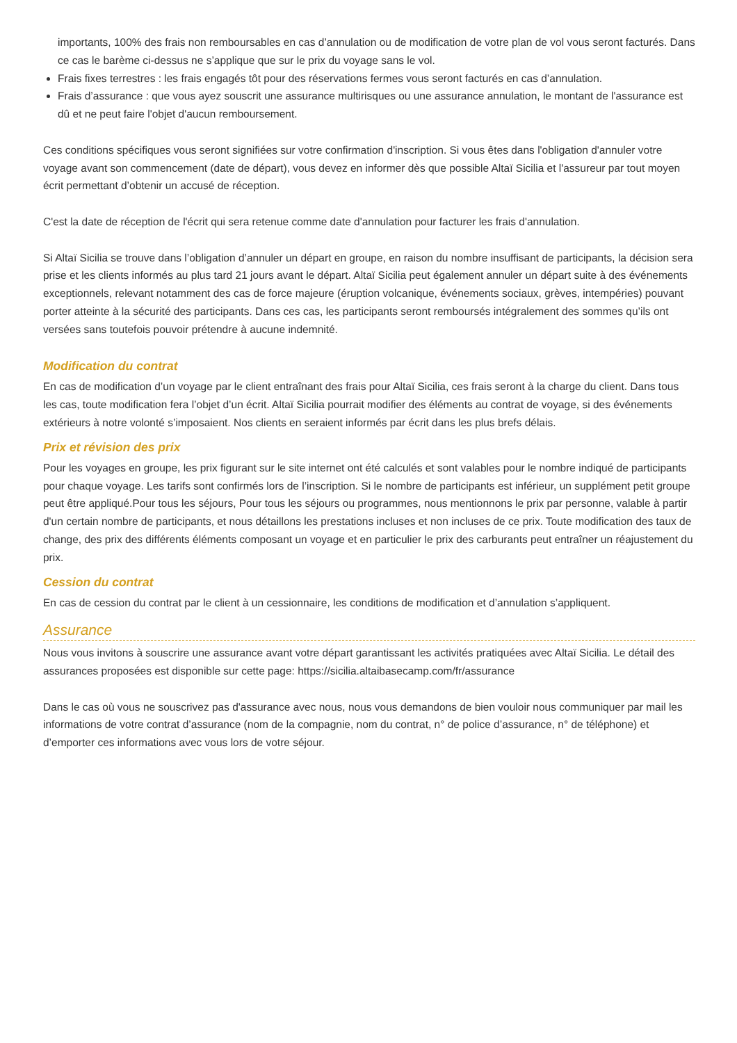importants, 100% des frais non remboursables en cas d’annulation ou de modification de votre plan de vol vous seront facturés. Dans ce cas le barème ci-dessus ne s’applique que sur le prix du voyage sans le vol.
Frais fixes terrestres : les frais engagés tôt pour des réservations fermes vous seront facturés en cas d’annulation.
Frais d’assurance : que vous ayez souscrit une assurance multirisques ou une assurance annulation, le montant de l'assurance est dû et ne peut faire l'objet d'aucun remboursement.
Ces conditions spécifiques vous seront signifiées sur votre confirmation d'inscription. Si vous êtes dans l'obligation d'annuler votre voyage avant son commencement (date de départ), vous devez en informer dès que possible Altaï Sicilia et l'assureur par tout moyen écrit permettant d’obtenir un accusé de réception.
C'est la date de réception de l'écrit qui sera retenue comme date d'annulation pour facturer les frais d'annulation.
Si Altaï Sicilia se trouve dans l’obligation d’annuler un départ en groupe, en raison du nombre insuffisant de participants, la décision sera prise et les clients informés au plus tard 21 jours avant le départ. Altaï Sicilia peut également annuler un départ suite à des événements exceptionnels, relevant notamment des cas de force majeure (éruption volcanique, événements sociaux, grèves, intempéries) pouvant porter atteinte à la sécurité des participants. Dans ces cas, les participants seront remboursés intégralement des sommes qu’ils ont versées sans toutefois pouvoir prétendre à aucune indemnité.
Modification du contrat
En cas de modification d’un voyage par le client entraînant des frais pour Altaï Sicilia, ces frais seront à la charge du client. Dans tous les cas, toute modification fera l’objet d’un écrit. Altaï Sicilia pourrait modifier des éléments au contrat de voyage, si des événements extérieurs à notre volonté s’imposaient. Nos clients en seraient informés par écrit dans les plus brefs délais.
Prix et révision des prix
Pour les voyages en groupe, les prix figurant sur le site internet ont été calculés et sont valables pour le nombre indiqué de participants pour chaque voyage. Les tarifs sont confirmés lors de l’inscription. Si le nombre de participants est inférieur, un supplément petit groupe peut être appliqué.Pour tous les séjours, Pour tous les séjours ou programmes, nous mentionnons le prix par personne, valable à partir d'un certain nombre de participants, et nous détaillons les prestations incluses et non incluses de ce prix. Toute modification des taux de change, des prix des différents éléments composant un voyage et en particulier le prix des carburants peut entraîner un réajustement du prix.
Cession du contrat
En cas de cession du contrat par le client à un cessionnaire, les conditions de modification et d’annulation s’appliquent.
Assurance
Nous vous invitons à souscrire une assurance avant votre départ garantissant les activités pratiquées avec Altaï Sicilia. Le détail des assurances proposées est disponible sur cette page: https://sicilia.altaibasecamp.com/fr/assurance
Dans le cas où vous ne souscrivez pas d'assurance avec nous, nous vous demandons de bien vouloir nous communiquer par mail les informations de votre contrat d’assurance (nom de la compagnie, nom du contrat, n° de police d’assurance, n° de téléphone) et d’emporter ces informations avec vous lors de votre séjour.